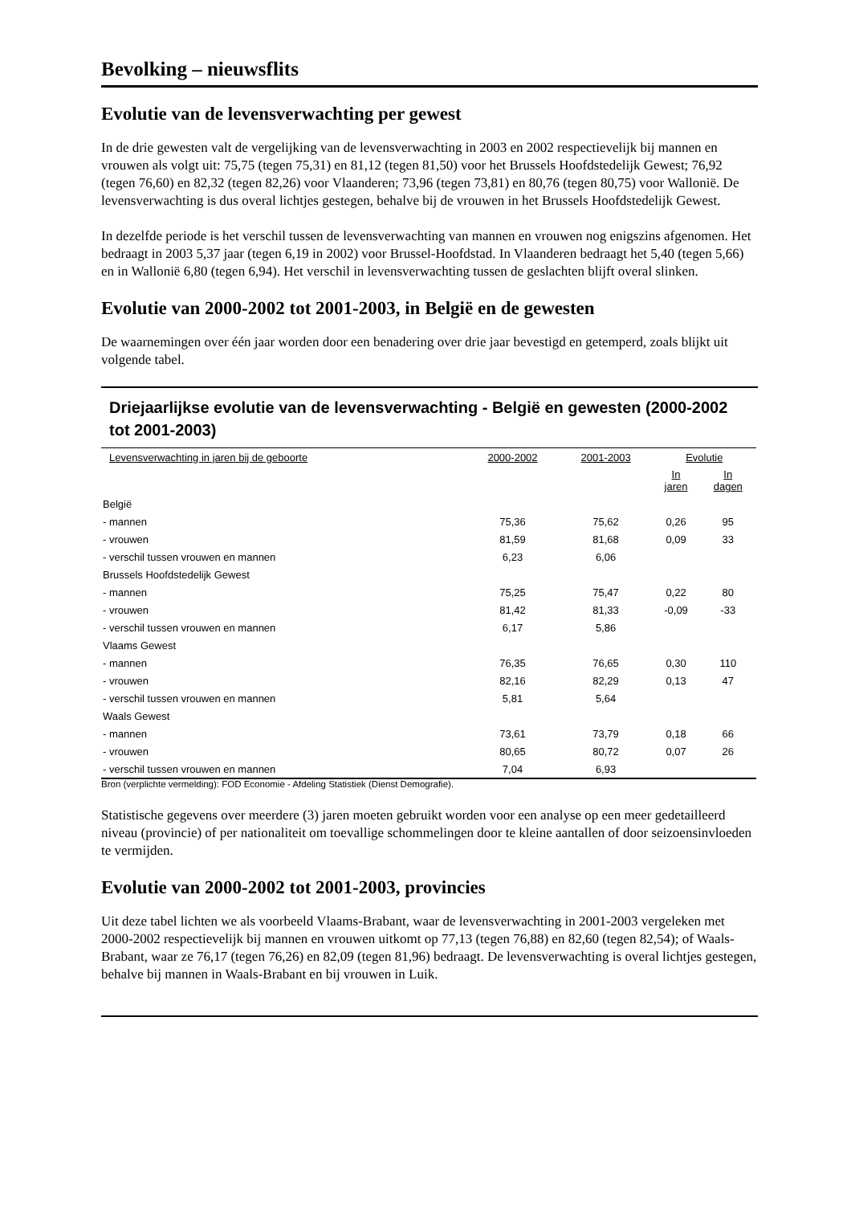Bevolking – nieuwsflits
Evolutie van de levensverwachting per gewest
In de drie gewesten valt de vergelijking van de levensverwachting in 2003 en 2002 respectievelijk bij mannen en vrouwen als volgt uit: 75,75 (tegen 75,31) en 81,12 (tegen 81,50) voor het Brussels Hoofdstedelijk Gewest; 76,92 (tegen 76,60) en 82,32 (tegen 82,26) voor Vlaanderen; 73,96 (tegen 73,81) en 80,76 (tegen 80,75) voor Wallonië. De levensverwachting is dus overal lichtjes gestegen, behalve bij de vrouwen in het Brussels Hoofdstedelijk Gewest.
In dezelfde periode is het verschil tussen de levensverwachting van mannen en vrouwen nog enigszins afgenomen. Het bedraagt in 2003 5,37 jaar (tegen 6,19 in 2002) voor Brussel-Hoofdstad. In Vlaanderen bedraagt het 5,40 (tegen 5,66) en in Wallonië 6,80 (tegen 6,94). Het verschil in levensverwachting tussen de geslachten blijft overal slinken.
Evolutie van 2000-2002 tot 2001-2003, in België en de gewesten
De waarnemingen over één jaar worden door een benadering over drie jaar bevestigd en getemperd, zoals blijkt uit volgende tabel.
Driejaarlijkse evolutie van de levensverwachting - België en gewesten (2000-2002 tot 2001-2003)
| Levensverwachting in jaren bij de geboorte | 2000-2002 | 2001-2003 | Evolutie | |
| --- | --- | --- | --- | --- |
| | | | In jaren | In dagen |
| België | | | | |
| - mannen | 75,36 | 75,62 | 0,26 | 95 |
| - vrouwen | 81,59 | 81,68 | 0,09 | 33 |
| - verschil tussen vrouwen en mannen | 6,23 | 6,06 | | |
| Brussels Hoofdstedelijk Gewest | | | | |
| - mannen | 75,25 | 75,47 | 0,22 | 80 |
| - vrouwen | 81,42 | 81,33 | -0,09 | -33 |
| - verschil tussen vrouwen en mannen | 6,17 | 5,86 | | |
| Vlaams Gewest | | | | |
| - mannen | 76,35 | 76,65 | 0,30 | 110 |
| - vrouwen | 82,16 | 82,29 | 0,13 | 47 |
| - verschil tussen vrouwen en mannen | 5,81 | 5,64 | | |
| Waals Gewest | | | | |
| - mannen | 73,61 | 73,79 | 0,18 | 66 |
| - vrouwen | 80,65 | 80,72 | 0,07 | 26 |
| - verschil tussen vrouwen en mannen | 7,04 | 6,93 | | |
Bron (verplichte vermelding): FOD Economie - Afdeling Statistiek (Dienst Demografie).
Statistische gegevens over meerdere (3) jaren moeten gebruikt worden voor een analyse op een meer gedetailleerd niveau (provincie) of per nationaliteit om toevallige schommelingen door te kleine aantallen of door seizoensinvloeden te vermijden.
Evolutie van 2000-2002 tot 2001-2003, provincies
Uit deze tabel lichten we als voorbeeld Vlaams-Brabant, waar de levensverwachting in 2001-2003 vergeleken met 2000-2002 respectievelijk bij mannen en vrouwen uitkomt op 77,13 (tegen 76,88) en 82,60 (tegen 82,54); of Waals-Brabant, waar ze 76,17 (tegen 76,26) en 82,09 (tegen 81,96) bedraagt. De levensverwachting is overal lichtjes gestegen, behalve bij mannen in Waals-Brabant en bij vrouwen in Luik.